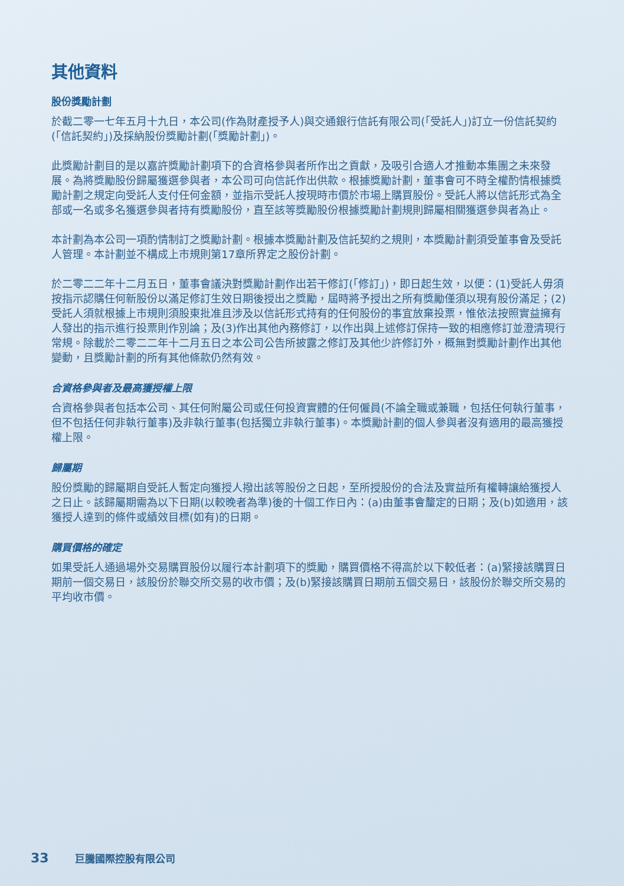其他資料
股份獎勵計劃
於截二零一七年五月十九日，本公司(作為財產授予人)與交通銀行信託有限公司(「受託人」)訂立一份信託契約(「信託契約」)及採納股份獎勵計劃(「獎勵計劃」)。
此獎勵計劃目的是以嘉許獎勵計劃項下的合資格參與者所作出之貢獻，及吸引合適人才推動本集團之未來發展。為將獎勵股份歸屬獲選參與者，本公司可向信託作出供款。根據獎勵計劃，董事會可不時全權酌情根據獎勵計劃之規定向受託人支付任何金額，並指示受託人按現時市價於市場上購買股份。受託人將以信託形式為全部或一名或多名獲選參與者持有獎勵股份，直至該等獎勵股份根據獎勵計劃規則歸屬相關獲選參與者為止。
本計劃為本公司一項酌情制訂之獎勵計劃。根據本獎勵計劃及信託契約之規則，本獎勵計劃須受董事會及受託人管理。本計劃並不構成上市規則第17章所界定之股份計劃。
於二零二二年十二月五日，董事會議決對獎勵計劃作出若干修訂(「修訂」)，即日起生效，以便：(1)受託人毋須按指示認購任何新股份以滿足修訂生效日期後授出之獎勵，屆時將予授出之所有獎勵僅須以現有股份滿足；(2)受託人須就根據上市規則須股東批准且涉及以信託形式持有的任何股份的事宜放棄投票，惟依法按照實益擁有人發出的指示進行投票則作別論；及(3)作出其他內務修訂，以作出與上述修訂保持一致的相應修訂並澄清現行常規。除載於二零二二年十二月五日之本公司公告所披露之修訂及其他少許修訂外，概無對獎勵計劃作出其他變動，且獎勵計劃的所有其他條款仍然有效。
合資格參與者及最高獲授權上限
合資格參與者包括本公司、其任何附屬公司或任何投資實體的任何僱員(不論全職或兼職，包括任何執行董事，但不包括任何非執行董事)及非執行董事(包括獨立非執行董事)。本獎勵計劃的個人參與者沒有適用的最高獲授權上限。
歸屬期
股份獎勵的歸屬期自受託人暫定向獲授人撥出該等股份之日起，至所授股份的合法及實益所有權轉讓給獲授人之日止。該歸屬期需為以下日期(以較晚者為準)後的十個工作日內：(a)由董事會釐定的日期；及(b)如適用，該獲授人達到的條件或績效目標(如有)的日期。
購買價格的確定
如果受託人通過場外交易購買股份以履行本計劃項下的獎勵，購買價格不得高於以下較低者：(a)緊接該購買日期前一個交易日，該股份於聯交所交易的收市價；及(b)緊接該購買日期前五個交易日，該股份於聯交所交易的平均收市價。
33 巨騰國際控股有限公司